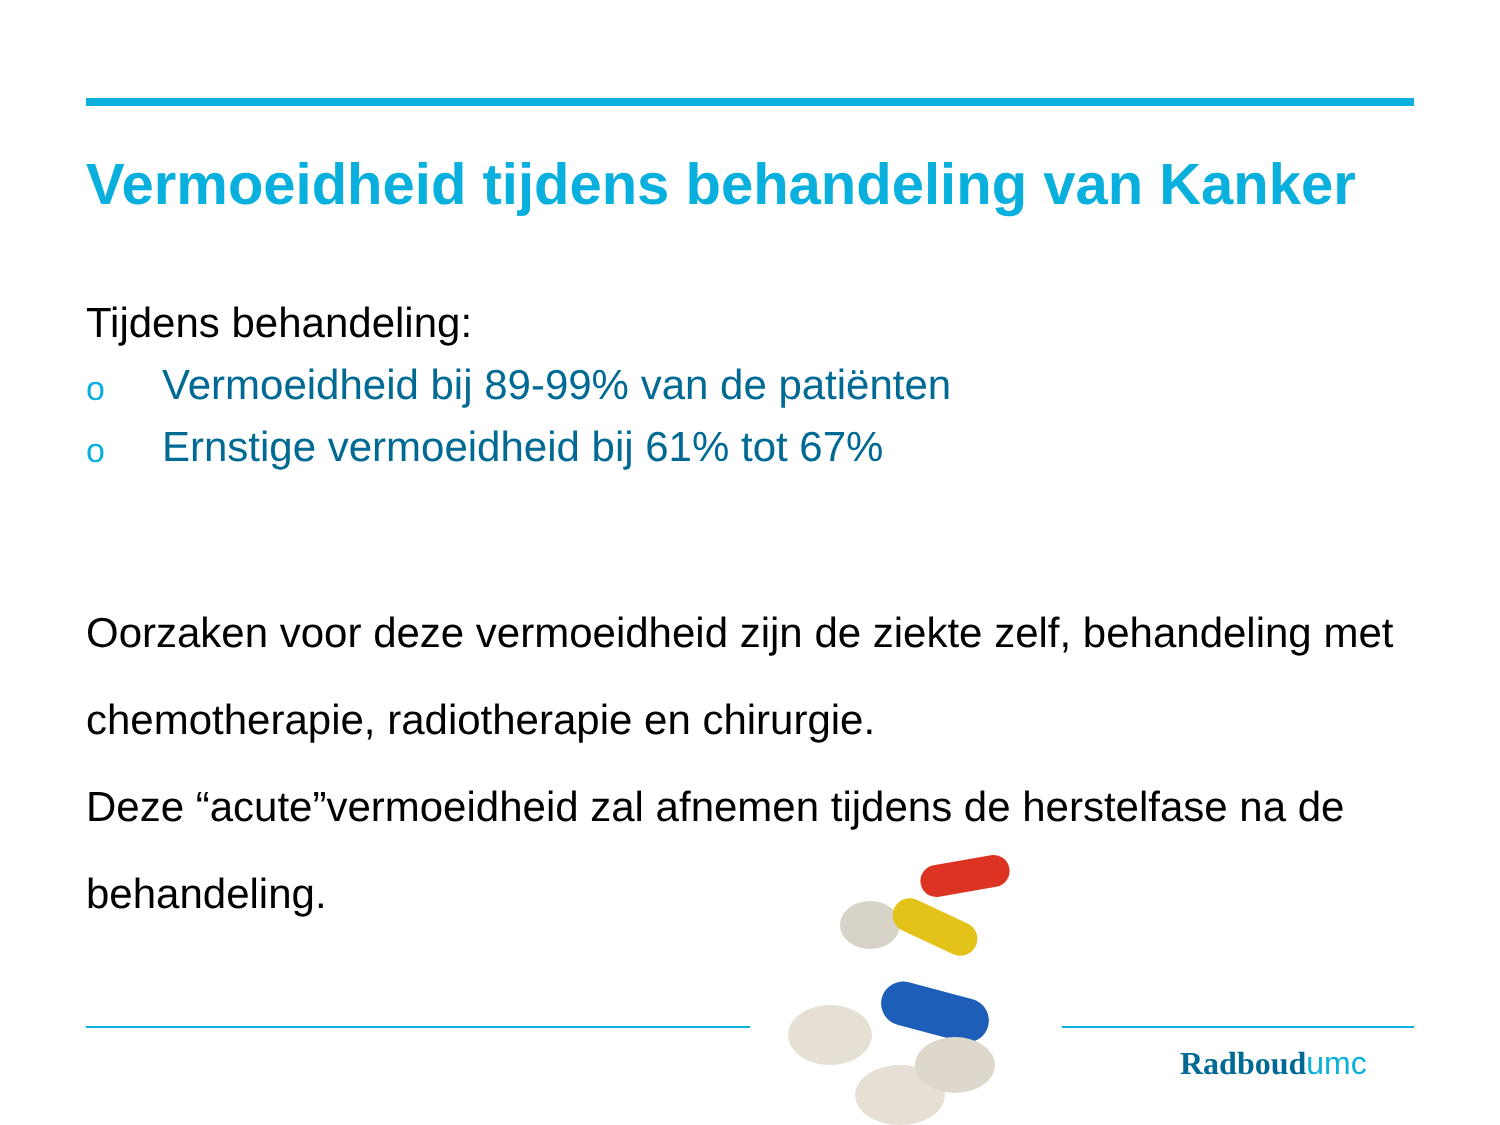Vermoeidheid tijdens behandeling van Kanker
Tijdens behandeling:
o Vermoeidheid bij 89-99% van de patiënten
o Ernstige vermoeidheid bij 61% tot 67%
Oorzaken voor deze vermoeidheid zijn de ziekte zelf, behandeling met chemotherapie, radiotherapie en chirurgie.
Deze “acute”vermoeidheid zal afnemen tijdens de herstelfase na de behandeling.
Radboudumc